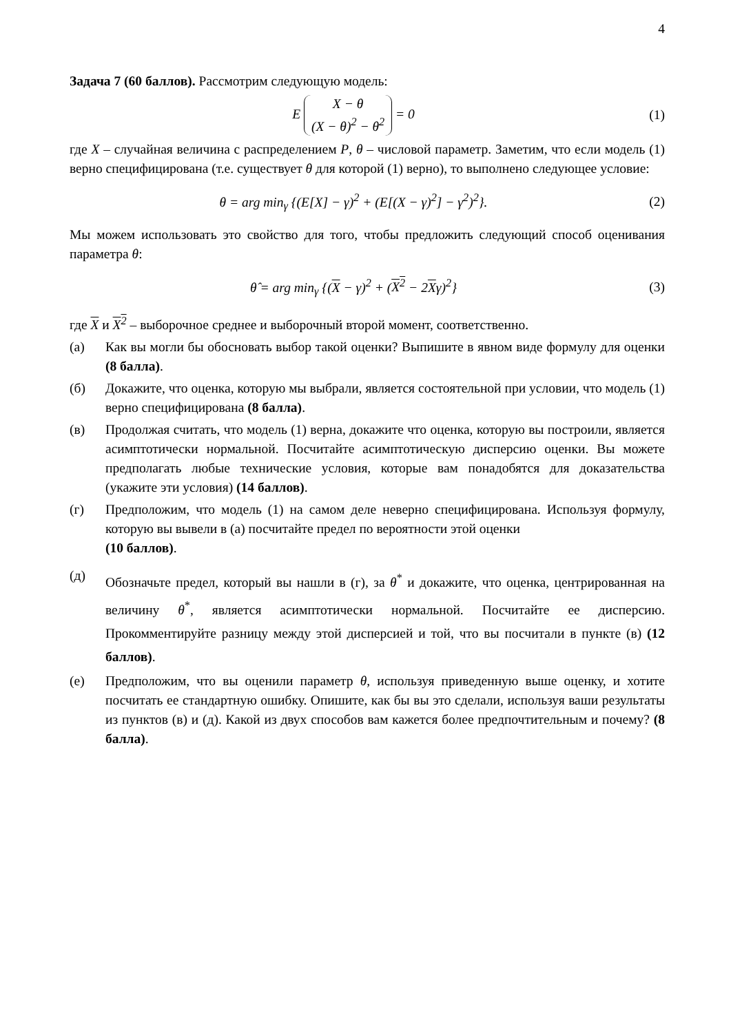4
Задача 7 (60 баллов). Рассмотрим следующую модель:
E X − θ
(X − θ)<sup>2</sup> − θ<sup>2</sup> = 0
(1)
где X – случайная величина с распределением P, θ – числовой параметр. Заметим, что если модель (1) верно специфицирована (т.е. существует θ для которой (1) верно), то выполнено следующее условие:
θ = arg min<sub>γ</sub> {(E[X] − γ)<sup>2</sup> + (E[(X − γ)<sup>2</sup>] − γ<sup>2</sup>)<sup>2</sup>}.
(2)
Мы можем использовать это свойство для того, чтобы предложить следующий способ оценивания параметра θ:
θ̂ = arg min<sub>γ</sub> {(X − γ)<sup>2</sup> + (X<sup>2</sup> − 2Xγ)<sup>2</sup>}
(3)
где X и X<sup>2</sup> – выборочное среднее и выборочный второй момент, соответственно.
(а) Как вы могли бы обосновать выбор такой оценки? Выпишите в явном виде формулу для оценки (8 балла).
(б) Докажите, что оценка, которую мы выбрали, является состоятельной при условии, что модель (1) верно специфицирована (8 балла).
(в) Продолжая считать, что модель (1) верна, докажите что оценка, которую вы построили, является асимптотически нормальной. Посчитайте асимптотическую дисперсию оценки. Вы можете предполагать любые технические условия, которые вам понадобятся для доказательства (укажите эти условия) (14 баллов).
(г) Предположим, что модель (1) на самом деле неверно специфицирована. Используя формулу, которую вы вывели в (а) посчитайте предел по вероятности этой оценки
(10 баллов).
(д)
Обозначьте предел, который вы нашли в (г), за θ<sup>*</sup> и докажите, что оценка, центрированная на величину θ<sup>*</sup>, является асимптотически нормальной. Посчитайте ее дисперсию. Прокомментируйте разницу между этой дисперсией и той, что вы посчитали в пункте (в) (12 баллов).
(е) Предположим, что вы оценили параметр θ, используя приведенную выше оценку, и хотите посчитать ее стандартную ошибку. Опишите, как бы вы это сделали, используя ваши результаты из пунктов (в) и (д). Какой из двух способов вам кажется более предпочтительным и почему? (8 балла).